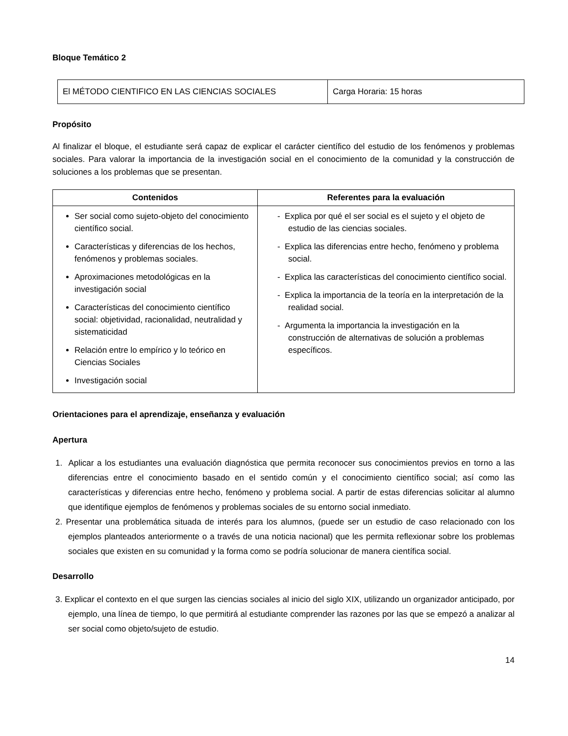Bloque Temático 2
| El MÉTODO CIENTIFICO EN LAS CIENCIAS SOCIALES | Carga Horaria: 15 horas |
Propósito
Al finalizar el bloque, el estudiante será capaz de explicar el carácter científico del estudio de los fenómenos y problemas sociales. Para valorar la importancia de la investigación social en el conocimiento de la comunidad y la construcción de soluciones a los problemas que se presentan.
| Contenidos | Referentes para la evaluación |
| --- | --- |
| Ser social como sujeto-objeto del conocimiento científico social. Características y diferencias de los hechos, fenómenos y problemas sociales. Aproximaciones metodológicas en la investigación social Características del conocimiento científico social: objetividad, racionalidad, neutralidad y sistematicidad Relación entre lo empírico y lo teórico en Ciencias Sociales Investigación social | - Explica por qué el ser social es el sujeto y el objeto de estudio de las ciencias sociales. - Explica las diferencias entre hecho, fenómeno y problema social. - Explica las características del conocimiento científico social. - Explica la importancia de la teoría en la interpretación de la realidad social. - Argumenta la importancia la investigación en la construcción de alternativas de solución a problemas específicos. |
Orientaciones para el aprendizaje, enseñanza y evaluación
Apertura
1. Aplicar a los estudiantes una evaluación diagnóstica que permita reconocer sus conocimientos previos en torno a las diferencias entre el conocimiento basado en el sentido común y el conocimiento científico social; así como las características y diferencias entre hecho, fenómeno y problema social. A partir de estas diferencias solicitar al alumno que identifique ejemplos de fenómenos y problemas sociales de su entorno social inmediato.
2. Presentar una problemática situada de interés para los alumnos, (puede ser un estudio de caso relacionado con los ejemplos planteados anteriormente o a través de una noticia nacional) que les permita reflexionar sobre los problemas sociales que existen en su comunidad y la forma como se podría solucionar de manera científica social.
Desarrollo
3. Explicar el contexto en el que surgen las ciencias sociales al inicio del siglo XIX, utilizando un organizador anticipado, por ejemplo, una línea de tiempo, lo que permitirá al estudiante comprender las razones por las que se empezó a analizar al ser social como objeto/sujeto de estudio.
14